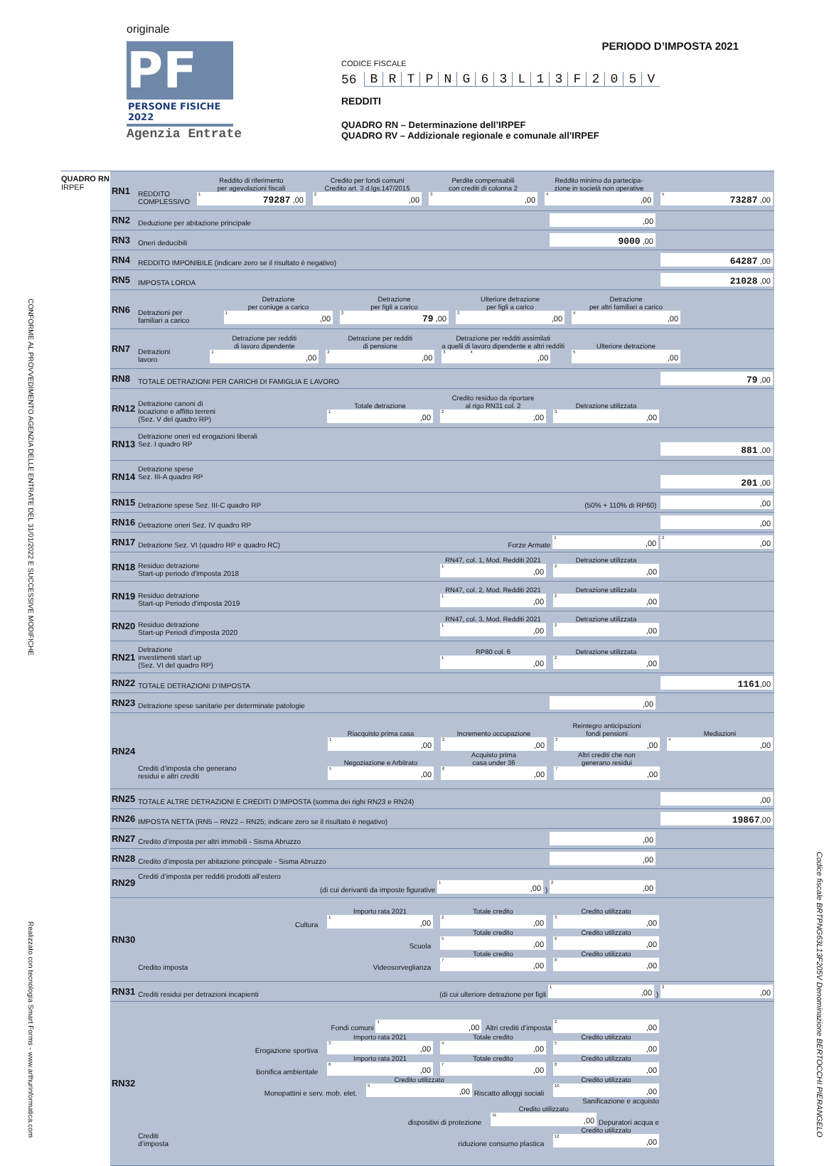originale
PF
PERSONE FISICHE 2022
Agenzia Entrate
PERIODO D’IMPOSTA 2021
CODICE FISCALE
56 BRTPNG 63 L 13 F 205 V
REDDITI
QUADRO RN – Determinazione dell’IRPEF
QUADRO RV – Addizionale regionale e comunale all’IRPEF
CONFORME AL PROVVEDIMENTO AGENZIA DELLE ENTRATE DEL 31/01/2022 E SUCCESSIVE MODIFICHE Realizzato con tecnologia Smart Forms - www.arthurinformatica.com
QUADRO RN
IRPEF
| RN1 | REDDITO COMPLESSIVO Reddito di riferimento per agevolazioni fiscali <sup>1</sup> 79287 ,00 Credito per fondi comuni Credito art. 3 d.lgs.147/2015 <sup>2</sup>,00 Perdite compensabili con crediti di colonna 2 <sup>3</sup>,00 Reddito minimo da partecipa- zione in società non operative <sup>4</sup>,00 <sup>5</sup> 73287 ,00 |
| RN2 | Deduzione per abitazione principale ,00 |
| RN3 | Oneri deducibili 9000 ,00 |
| RN4 | REDDITO IMPONIBILE (indicare zero se il risultato è negativo) 64287 ,00 |
| RN5 | IMPOSTA LORDA 21028 ,00 |
| RN6 | Detrazioni per familiari a carico Detrazione per coniuge a carico <sup>1</sup>,00 Detrazione per figli a carico <sup>2</sup> 79 ,00 Ulteriore detrazione per figli a carico <sup>3</sup>,00 Detrazione per altri familiari a carico <sup>4</sup>,00 |
| RN7 | Detrazioni lavoro Detrazione per redditi di lavoro dipendente <sup>1</sup>,00 Detrazione per redditi di pensione <sup>2</sup>,00 Detrazione per redditi assimilati a quelli di lavoro dipendente e altri redditi <sup>3</sup> <sup>4</sup>,00 Ulteriore detrazione <sup>5</sup>,00 |
| RN8 | TOTALE DETRAZIONI PER CARICHI DI FAMIGLIA E LAVORO 79 ,00 |
| RN12 | Detrazione canoni di locazione e affitto terreni (Sez. V del quadro RP) Totale detrazione <sup>1</sup>,00 Credito residuo da riportare al rigo RN31 col. 2 <sup>2</sup>,00 Detrazione utilizzata <sup>3</sup>,00 |
| RN13 | Detrazione oneri ed erogazioni liberali Sez. I quadro RP 881 ,00 |
| RN14 | Detrazione spese Sez. III-A quadro RP 201 ,00 |
| RN15 | Detrazione spese Sez. III-C quadro RP (50% + 110% di RP60) ,00 |
| RN16 | Detrazione oneri Sez. IV quadro RP ,00 |
| RN17 | Detrazione Sez. VI (quadro RP e quadro RC) Forze Armate <sup>1</sup>,00 <sup>2</sup>,00 |
| RN18 | Residuo detrazione Start-up periodo d'imposta 2018 RN47, col. 1, Mod. Redditi 2021 <sup>1</sup>,00 Detrazione utilizzata <sup>2</sup>,00 |
| RN19 | Residuo detrazione Start-up Periodo d'imposta 2019 RN47, col. 2, Mod. Redditi 2021 <sup>1</sup>,00 Detrazione utilizzata <sup>2</sup>,00 |
| RN20 | Residuo detrazione Start-up Periodi d'imposta 2020 RN47, col. 3, Mod. Redditi 2021 <sup>1</sup>,00 Detrazione utilizzata <sup>2</sup>,00 |
| RN21 | Detrazione investimenti start up (Sez. VI del quadro RP) RP80 col. 6 <sup>1</sup>,00 Detrazione utilizzata <sup>2</sup>,00 |
| RN22 | TOTALE DETRAZIONI D’IMPOSTA 1161 ,00 |
| RN23 | Detrazione spese sanitarie per determinate patologie ,00 |
| RN24 | Crediti d’imposta che generano residui e altri crediti Riacquisto prima casa <sup>1</sup>,00 Incremento occupazione <sup>2</sup>,00 Reintegro anticipazioni fondi pensioni <sup>3</sup>,00 Mediazioni <sup>4</sup>,00 Negoziazione e Arbitrato <sup>5</sup>,00 Acquisto prima casa under 36 <sup>6</sup>,00 Altri crediti che non generano residui <sup>7</sup>,00 |
| RN25 | TOTALE ALTRE DETRAZIONI E CREDITI D’IMPOSTA (somma dei righi RN23 e RN24) ,00 |
| RN26 | IMPOSTA NETTA (RN5 – RN22 – RN25; indicare zero se il risultato è negativo) 19867 ,00 |
| RN27 | Credito d’imposta per altri immobili - Sisma Abruzzo ,00 |
| RN28 | Credito d’imposta per abitazione principale - Sisma Abruzzo ,00 |
| RN29 | Crediti d’imposta per redditi prodotti all’estero (di cui derivanti da imposte figurative <sup>1</sup>,00 ) <sup>2</sup>,00 |
| RN30 | Credito imposta Cultura Importo rata 2021 <sup>1</sup>,00 Totale credito <sup>2</sup>,00 Credito utilizzato <sup>3</sup>,00 Scuola Totale credito <sup>5</sup>,00 Credito utilizzato <sup>6</sup>,00 Videosorveglianza Totale credito <sup>7</sup>,00 Credito utilizzato <sup>8</sup>,00 |
| RN31 | Crediti residui per detrazioni incapienti (di cui ulteriore detrazione per figli <sup>1</sup>,00 ) <sup>2</sup>,00 |
| RN32 | Crediti d’imposta Fondi comuni <sup>1</sup>,00 Altri crediti d’imposta <sup>2</sup>,00 Erogazione sportiva Importo rata 2021 <sup>3</sup>,00 Totale credito <sup>4</sup>,00 Credito utilizzato <sup>5</sup>,00 Bonifica ambientale Importo rata 2021 <sup>6</sup>,00 Totale credito <sup>7</sup>,00 Credito utilizzato <sup>8</sup>,00 Monopattini e serv. mob. elet. Credito utilizzato <sup>9</sup>,00 Riscatto alloggi sociali Credito utilizzato <sup>10</sup>,00 Sanificazione e acquisto dispositivi di protezione Credito utilizzato <sup>11</sup>,00 Depuratori acqua e riduzione consumo plastica Credito utilizzato <sup>12</sup>,00 |
Codice fiscale BRTPNG63L13F205V Denominazione BERTOCCHI PIERANGELO